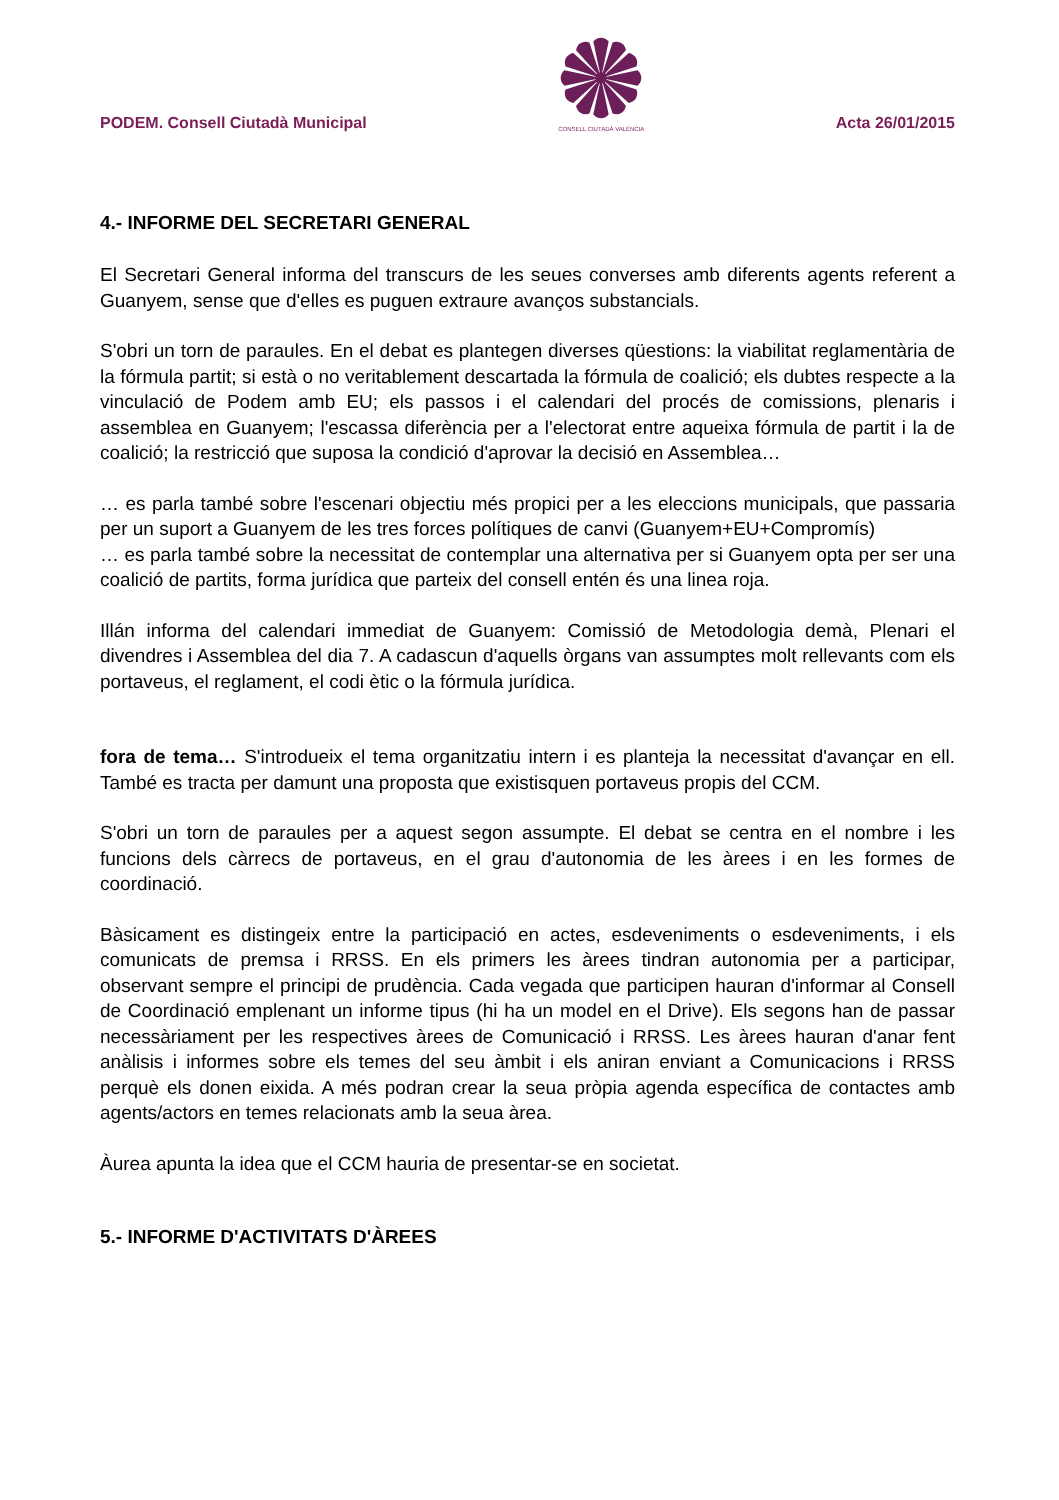PODEM. Consell Ciutadà Municipal
CONSELL CIUTADÀ VALÈNCIA
Acta 26/01/2015
4.- INFORME DEL SECRETARI GENERAL
El Secretari General informa del transcurs de les seues converses amb diferents agents referent a Guanyem, sense que d'elles es puguen extraure avanços substancials.
S'obri un torn de paraules. En el debat es plantegen diverses qüestions: la viabilitat reglamentària de la fórmula partit; si està o no veritablement descartada la fórmula de coalició; els dubtes respecte a la vinculació de Podem amb EU; els passos i el calendari del procés de comissions, plenaris i assemblea en Guanyem; l'escassa diferència per a l'electorat entre aqueixa fórmula de partit i la de coalició; la restricció que suposa la condició d'aprovar la decisió en Assemblea…
… es parla també sobre l'escenari objectiu més propici per a les eleccions municipals, que passaria per un suport a Guanyem de les tres forces polítiques de canvi (Guanyem+EU+Compromís)
… es parla també sobre la necessitat de contemplar una alternativa per si Guanyem opta per ser una coalició de partits, forma jurídica que parteix del consell entén és una linea roja.
Illán informa del calendari immediat de Guanyem: Comissió de Metodologia demà, Plenari el divendres i Assemblea del dia 7. A cadascun d'aquells òrgans van assumptes molt rellevants com els portaveus, el reglament, el codi ètic o la fórmula jurídica.
fora de tema… S'introdueix el tema organitzatiu intern i es planteja la necessitat d'avançar en ell. També es tracta per damunt una proposta que existisquen portaveus propis del CCM.
S'obri un torn de paraules per a aquest segon assumpte. El debat se centra en el nombre i les funcions dels càrrecs de portaveus, en el grau d'autonomia de les àrees i en les formes de coordinació.
Bàsicament es distingeix entre la participació en actes, esdeveniments o esdeveniments, i els comunicats de premsa i RRSS. En els primers les àrees tindran autonomia per a participar, observant sempre el principi de prudència. Cada vegada que participen hauran d'informar al Consell de Coordinació emplenant un informe tipus (hi ha un model en el Drive). Els segons han de passar necessàriament per les respectives àrees de Comunicació i RRSS. Les àrees hauran d'anar fent anàlisis i informes sobre els temes del seu àmbit i els aniran enviant a Comunicacions i RRSS perquè els donen eixida. A més podran crear la seua pròpia agenda específica de contactes amb agents/actors en temes relacionats amb la seua àrea.
Àurea apunta la idea que el CCM hauria de presentar-se en societat.
5.- INFORME D'ACTIVITATS D'ÀREES